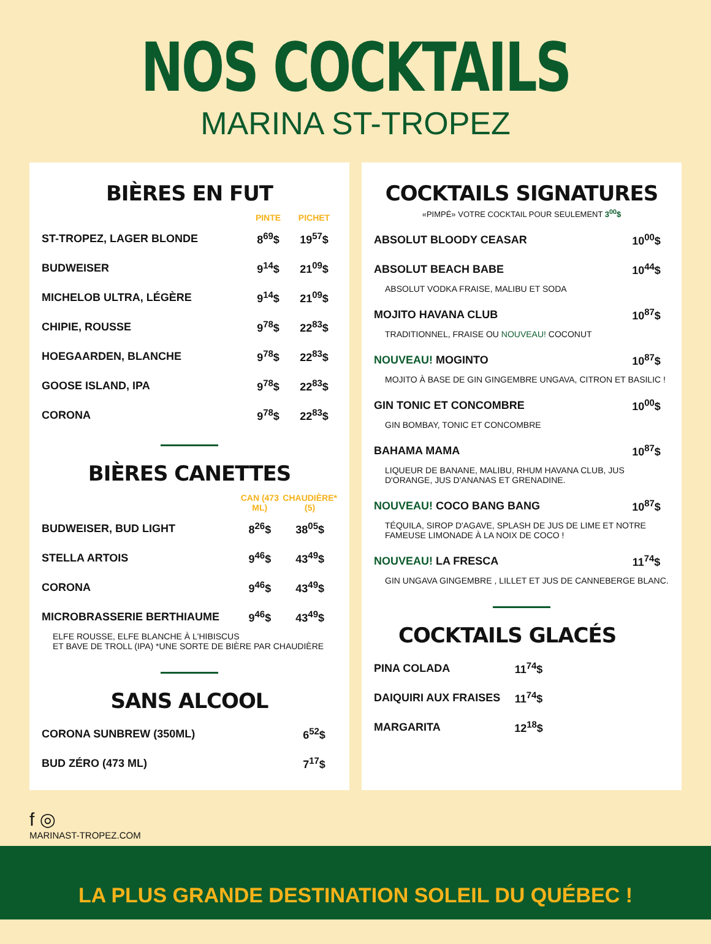NOS COCKTAILS
MARINA ST-TROPEZ
BIÈRES EN FUT
| | PINTE | PICHET |
| --- | --- | --- |
| ST-TROPEZ, LAGER BLONDE | 8<sup>69</sup>$ | 19<sup>57</sup>$ |
| BUDWEISER | 9<sup>14</sup>$ | 21<sup>09</sup>$ |
| MICHELOB ULTRA, LÉGÈRE | 9<sup>14</sup>$ | 21<sup>09</sup>$ |
| CHIPIE, ROUSSE | 9<sup>78</sup>$ | 22<sup>83</sup>$ |
| HOEGAARDEN, BLANCHE | 9<sup>78</sup>$ | 22<sup>83</sup>$ |
| GOOSE ISLAND, IPA | 9<sup>78</sup>$ | 22<sup>83</sup>$ |
| CORONA | 9<sup>78</sup>$ | 22<sup>83</sup>$ |
BIÈRES CANETTES
| | CAN (473 ML) | CHAUDIÈRE* (5) |
| --- | --- | --- |
| BUDWEISER, BUD LIGHT | 8<sup>26</sup>$ | 38<sup>05</sup>$ |
| STELLA ARTOIS | 9<sup>46</sup>$ | 43<sup>49</sup>$ |
| CORONA | 9<sup>46</sup>$ | 43<sup>49</sup>$ |
| MICROBRASSERIE BERTHIAUME | 9<sup>46</sup>$ | 43<sup>49</sup>$ |
| ELFE ROUSSE, ELFE BLANCHE À L'HIBISCUS ET BAVE DE TROLL (IPA) *UNE SORTE DE BIÈRE PAR CHAUDIÈRE | | |
SANS ALCOOL
| CORONA SUNBREW (350ML) | 6<sup>52</sup>$ |
| BUD ZÉRO (473 ML) | 7<sup>17</sup>$ |
COCKTAILS SIGNATURES
«PIMPÉ» VOTRE COCKTAIL POUR SEULEMENT 3<sup>00</sup>$
| ABSOLUT BLOODY CEASAR | 10<sup>00</sup>$ |
| ABSOLUT BEACH BABE | 10<sup>44</sup>$ |
| ABSOLUT VODKA FRAISE, MALIBU ET SODA | |
| MOJITO HAVANA CLUB | 10<sup>87</sup>$ |
| TRADITIONNEL, FRAISE OU NOUVEAU! COCONUT | |
| NOUVEAU! MOGINTO | 10<sup>87</sup>$ |
| MOJITO À BASE DE GIN GINGEMBRE UNGAVA, CITRON ET BASILIC ! | |
| GIN TONIC ET CONCOMBRE | 10<sup>00</sup>$ |
| GIN BOMBAY, TONIC ET CONCOMBRE | |
| BAHAMA MAMA | 10<sup>87</sup>$ |
| LIQUEUR DE BANANE, MALIBU, RHUM HAVANA CLUB, JUS D'ORANGE, JUS D'ANANAS ET GRENADINE. | |
| NOUVEAU! COCO BANG BANG | 10<sup>87</sup>$ |
| TÉQUILA, SIROP D'AGAVE, SPLASH DE JUS DE LIME ET NOTRE FAMEUSE LIMONADE À LA NOIX DE COCO ! | |
| NOUVEAU! LA FRESCA | 11<sup>74</sup>$ |
| GIN UNGAVA GINGEMBRE , LILLET ET JUS DE CANNEBERGE BLANC. | |
COCKTAILS GLACÉS
| PINA COLADA | 11<sup>74</sup>$ |
| DAIQUIRI AUX FRAISES | 11<sup>74</sup>$ |
| MARGARITA | 12<sup>18</sup>$ |
f ◎
MARINAST-TROPEZ.COM
LA PLUS GRANDE DESTINATION SOLEIL DU QUÉBEC !